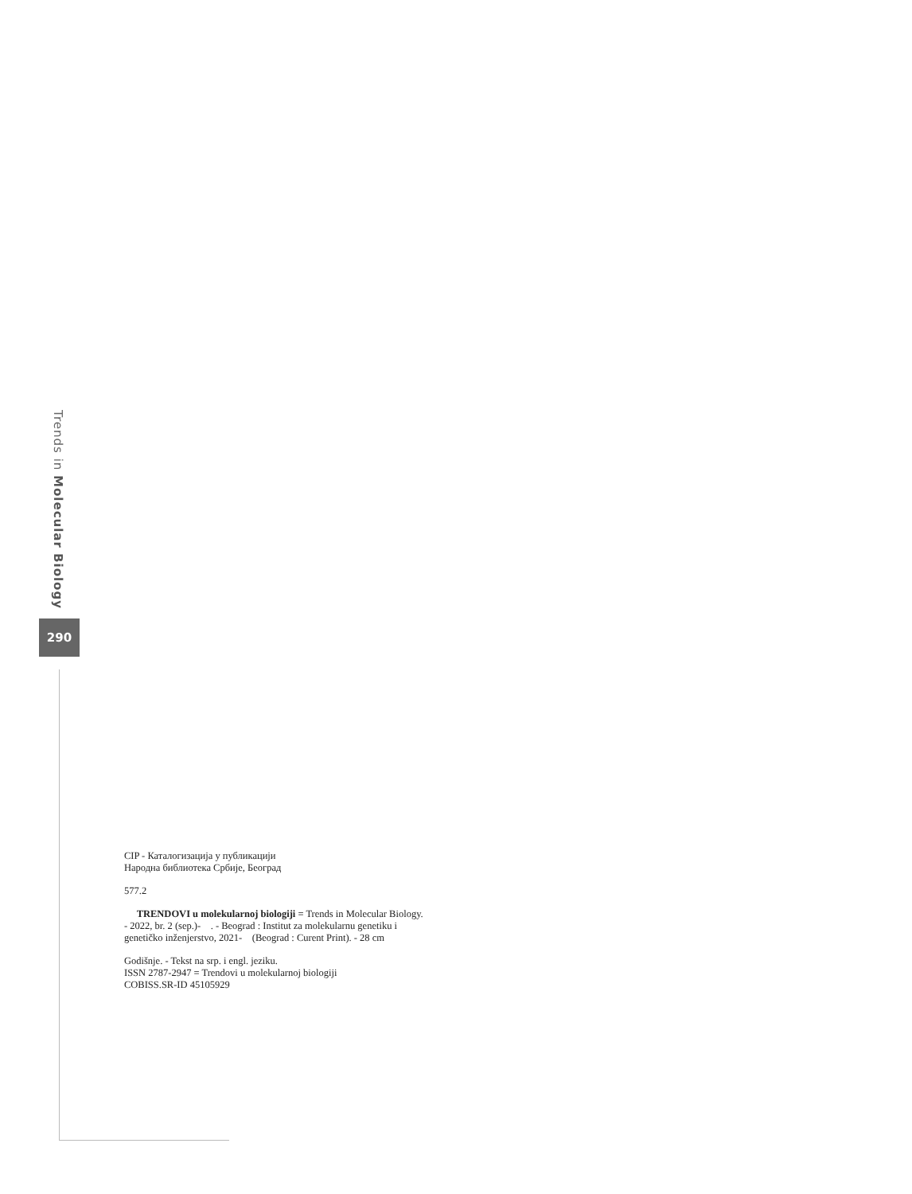Trends in Molecular Biology
290
CIP - Каталогизација у публикацији
Народна библиотека Србије, Београд
577.2
TRENDOVI u molekularnoj biologiji = Trends in Molecular Biology. - 2022, br. 2 (sep.)- . - Beograd : Institut za molekularnu genetiku i genetičko inženjerstvo, 2021- (Beograd : Curent Print). - 28 cm
Godišnje. - Tekst na srp. i engl. jeziku.
ISSN 2787-2947 = Trendovi u molekularnoj biologiji
COBISS.SR-ID 45105929